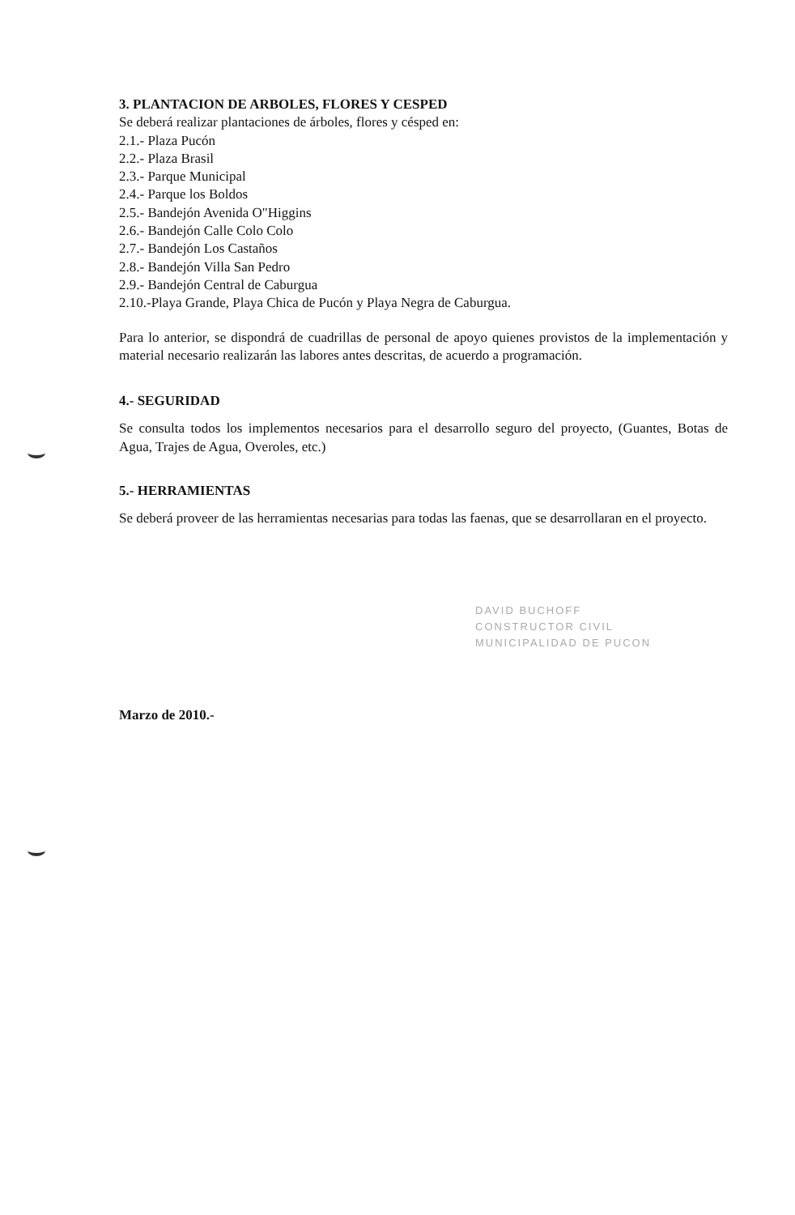3. PLANTACION DE ARBOLES, FLORES Y CESPED
Se deberá realizar plantaciones de árboles, flores y césped en:
2.1.- Plaza Pucón
2.2.- Plaza Brasil
2.3.- Parque Municipal
2.4.- Parque los Boldos
2.5.- Bandejón Avenida O"Higgins
2.6.- Bandejón Calle Colo Colo
2.7.- Bandejón Los Castaños
2.8.- Bandejón Villa San Pedro
2.9.- Bandejón Central de Caburgua
2.10.-Playa Grande, Playa Chica de Pucón y Playa Negra de Caburgua.
Para lo anterior, se dispondrá de cuadrillas de personal de apoyo quienes provistos de la implementación y material necesario realizarán las labores antes descritas, de acuerdo a programación.
4.- SEGURIDAD
Se consulta todos los implementos necesarios para el desarrollo seguro del proyecto, (Guantes, Botas de Agua, Trajes de Agua, Overoles, etc.)
5.- HERRAMIENTAS
Se deberá proveer de las herramientas necesarias para todas las faenas, que se desarrollaran en el proyecto.
DAVID BUCHOFF
CONSTRUCTOR CIVIL
MUNICIPALIDAD DE PUCON
Marzo de 2010.-